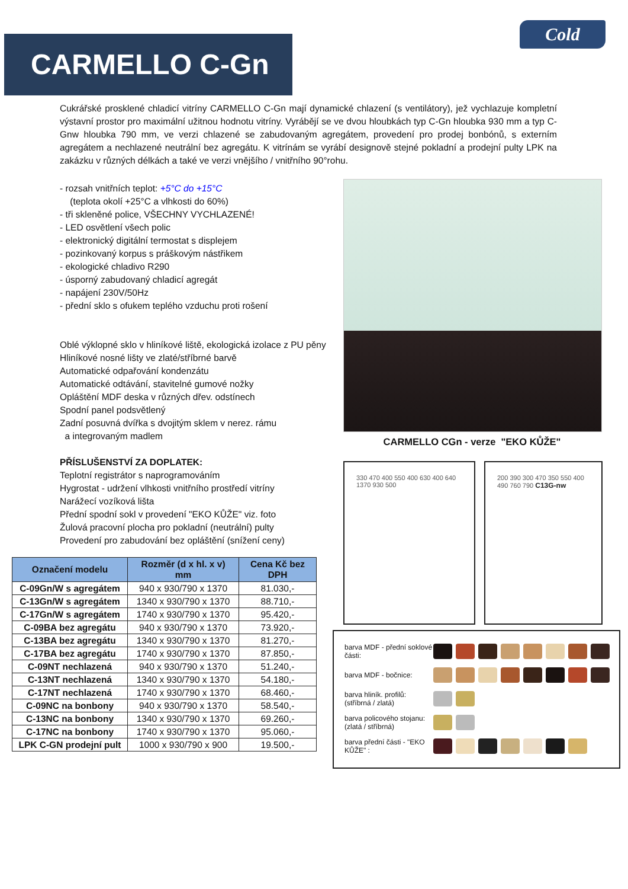Cold
CARMELLO C-Gn
Cukrářské prosklené chladicí vitríny CARMELLO C-Gn mají dynamické chlazení (s ventilátory), jež vychlazuje kompletní výstavní prostor pro maximální užitnou hodnotu vitríny. Vyrábějí se ve dvou hloubkách typ C-Gn hloubka 930 mm a typ C-Gnw hloubka 790 mm, ve verzi chlazené se zabudovaným agregátem, provedení pro prodej bonbónů, s externím agregátem a nechlazené neutrální bez agregátu. K vitrínám se vyrábí designově stejné pokladní a prodejní pulty LPK na zakázku v různých délkách a také ve verzi vnějšího / vnitřního 90°rohu.
- rozsah vnitřních teplot: +5°C do +15°C
(teplota okolí +25°C a vlhkosti do 60%)
- tři skleněné police, VŠECHNY VYCHLAZENÉ!
- LED osvětlení všech polic
- elektronický digitální termostat s displejem
- pozinkovaný korpus s práškovým nástřikem
- ekologické chladivo R290
- úsporný zabudovaný chladicí agregát
- napájení 230V/50Hz
- přední sklo s ofukem teplého vzduchu proti rošení
Oblé výklopné sklo v hliníkové liště, ekologická izolace z PU pěny
Hliníkové nosné lišty ve zlaté/stříbrné barvě
Automatické odpařování kondenzátu
Automatické odtávání, stavitelné gumové nožky
Opláštění MDF deska v různých dřev. odstínech
Spodní panel podsvětlený
Zadní posuvná dvířka s dvojitým sklem v nerez. rámu
a integrovaným madlem
PŘÍSLUŠENSTVÍ ZA DOPLATEK:
Teplotní registrátor s naprogramováním
Hygrostat - udržení vlhkosti vnitřního prostředí vitríny
Narážecí vozíková lišta
Přední spodní sokl v provedení "EKO KŮŽE" viz. foto
Žulová pracovní plocha pro pokladní (neutrální) pulty
Provedení pro zabudování bez opláštění (snížení ceny)
CARMELLO CGn - verze "EKO KŮŽE"
330 470 400 550 400 630 400 640 1370 930 500
200 390 300 470 350 550 400 490 760 790 C13G-nw
| Označení modelu | Rozměr (d x hl. x v) mm | Cena Kč bez DPH |
| --- | --- | --- |
| C-09Gn/W s agregátem | 940 x 930/790 x 1370 | 81.030,- |
| C-13Gn/W s agregátem | 1340 x 930/790 x 1370 | 88.710,- |
| C-17Gn/W s agregátem | 1740 x 930/790 x 1370 | 95.420,- |
| C-09BA bez agregátu | 940 x 930/790 x 1370 | 73.920,- |
| C-13BA bez agregátu | 1340 x 930/790 x 1370 | 81.270,- |
| C-17BA bez agregátu | 1740 x 930/790 x 1370 | 87.850,- |
| C-09NT nechlazená | 940 x 930/790 x 1370 | 51.240,- |
| C-13NT nechlazená | 1340 x 930/790 x 1370 | 54.180,- |
| C-17NT nechlazená | 1740 x 930/790 x 1370 | 68.460,- |
| C-09NC na bonbony | 940 x 930/790 x 1370 | 58.540,- |
| C-13NC na bonbony | 1340 x 930/790 x 1370 | 69.260,- |
| C-17NC na bonbony | 1740 x 930/790 x 1370 | 95.060,- |
| LPK C-GN prodejní pult | 1000 x 930/790 x 900 | 19.500,- |
barva MDF - přední soklové části:
barva MDF - bočnice:
barva hliník. profilů: (stříbrná / zlatá)
barva policového stojanu: (zlatá / stříbrná)
barva přední části - "EKO KŮŽE" :